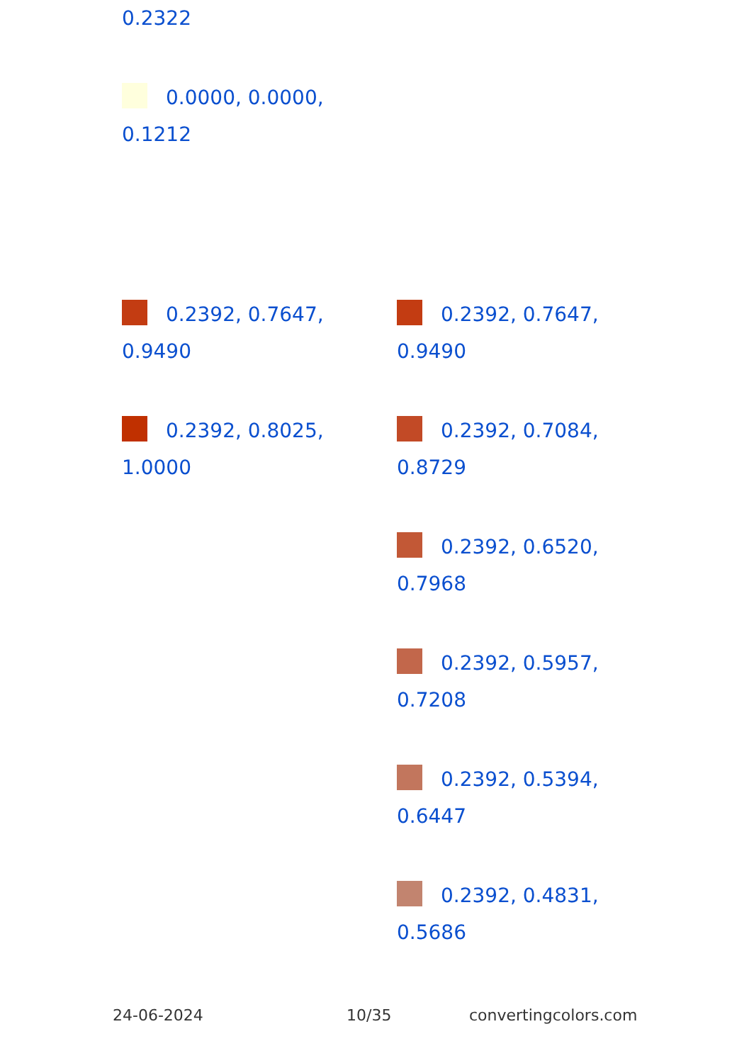0.2322
0.0000, 0.0000, 0.1212
0.2392, 0.7647, 0.9490
0.2392, 0.7647, 0.9490
0.2392, 0.8025, 1.0000
0.2392, 0.7084, 0.8729
0.2392, 0.6520, 0.7968
0.2392, 0.5957, 0.7208
0.2392, 0.5394, 0.6447
0.2392, 0.4831, 0.5686
24-06-2024 10/35 convertingcolors.com